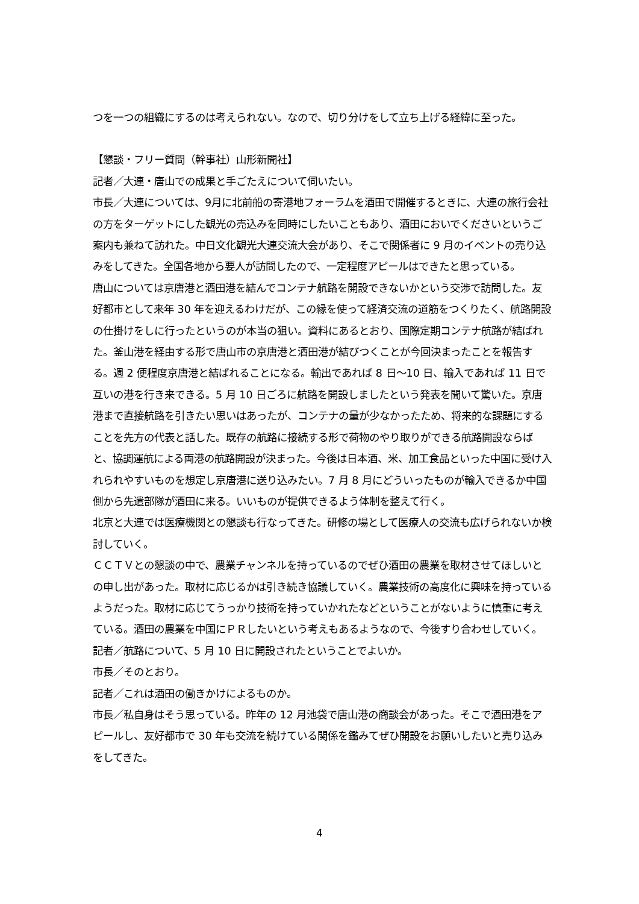つを一つの組織にするのは考えられない。なので、切り分けをして立ち上げる経緯に至った。
【懇談・フリー質問（幹事社）山形新聞社】
記者／大連・唐山での成果と手ごたえについて伺いたい。
市長／大連については、9月に北前船の寄港地フォーラムを酒田で開催するときに、大連の旅行会社の方をターゲットにした観光の売込みを同時にしたいこともあり、酒田においでくださいというご案内も兼ねて訪れた。中日文化観光大連交流大会があり、そこで関係者に 9 月のイベントの売り込みをしてきた。全国各地から要人が訪問したので、一定程度アピールはできたと思っている。
唐山については京唐港と酒田港を結んでコンテナ航路を開設できないかという交渉で訪問した。友好都市として来年 30 年を迎えるわけだが、この縁を使って経済交流の道筋をつくりたく、航路開設の仕掛けをしに行ったというのが本当の狙い。資料にあるとおり、国際定期コンテナ航路が結ばれた。釜山港を経由する形で唐山市の京唐港と酒田港が結びつくことが今回決まったことを報告する。週 2 便程度京唐港と結ばれることになる。輸出であれば 8 日～10 日、輸入であれば 11 日で互いの港を行き来できる。5 月 10 日ごろに航路を開設しましたという発表を聞いて驚いた。京唐港まで直接航路を引きたい思いはあったが、コンテナの量が少なかったため、将来的な課題にすることを先方の代表と話した。既存の航路に接続する形で荷物のやり取りができる航路開設ならばと、協調運航による両港の航路開設が決まった。今後は日本酒、米、加工食品といった中国に受け入れられやすいものを想定し京唐港に送り込みたい。7 月 8 月にどういったものが輸入できるか中国側から先遣部隊が酒田に来る。いいものが提供できるよう体制を整えて行く。
北京と大連では医療機関との懇談も行なってきた。研修の場として医療人の交流も広げられないか検討していく。
ＣＣＴＶとの懇談の中で、農業チャンネルを持っているのでぜひ酒田の農業を取材させてほしいとの申し出があった。取材に応じるかは引き続き協議していく。農業技術の高度化に興味を持っているようだった。取材に応じてうっかり技術を持っていかれたなどということがないように慎重に考えている。酒田の農業を中国にＰＲしたいという考えもあるようなので、今後すり合わせしていく。
記者／航路について、5 月 10 日に開設されたということでよいか。
市長／そのとおり。
記者／これは酒田の働きかけによるものか。
市長／私自身はそう思っている。昨年の 12 月池袋で唐山港の商談会があった。そこで酒田港をアピールし、友好都市で 30 年も交流を続けている関係を鑑みてぜひ開設をお願いしたいと売り込みをしてきた。
4